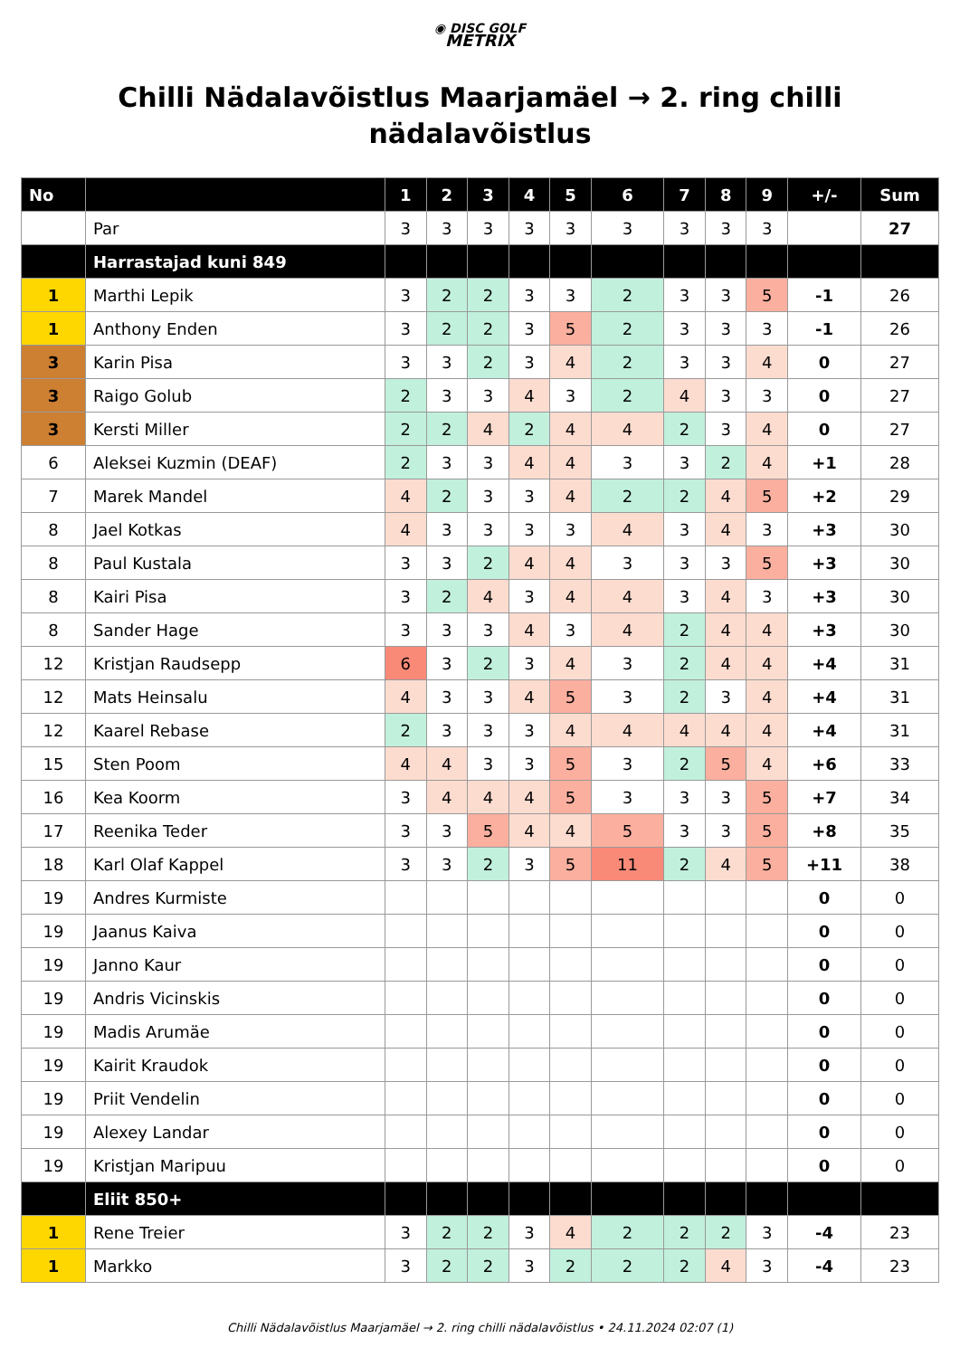◉ DISC GOLF
METRIX
Chilli Nädalavõistlus Maarjamäel → 2. ring chilli nädalavõistlus
| No | | 1 | 2 | 3 | 4 | 5 | 6 | 7 | 8 | 9 | +/- | Sum |
| --- | --- | --- | --- | --- | --- | --- | --- | --- | --- | --- | --- | --- |
| | Par | 3 | 3 | 3 | 3 | 3 | 3 | 3 | 3 | 3 | | 27 |
| | Harrastajad kuni 849 | | | | | | | | | | | |
| 1 | Marthi Lepik | 3 | 2 | 2 | 3 | 3 | 2 | 3 | 3 | 5 | -1 | 26 |
| 1 | Anthony Enden | 3 | 2 | 2 | 3 | 5 | 2 | 3 | 3 | 3 | -1 | 26 |
| 3 | Karin Pisa | 3 | 3 | 2 | 3 | 4 | 2 | 3 | 3 | 4 | 0 | 27 |
| 3 | Raigo Golub | 2 | 3 | 3 | 4 | 3 | 2 | 4 | 3 | 3 | 0 | 27 |
| 3 | Kersti Miller | 2 | 2 | 4 | 2 | 4 | 4 | 2 | 3 | 4 | 0 | 27 |
| 6 | Aleksei Kuzmin (DEAF) | 2 | 3 | 3 | 4 | 4 | 3 | 3 | 2 | 4 | +1 | 28 |
| 7 | Marek Mandel | 4 | 2 | 3 | 3 | 4 | 2 | 2 | 4 | 5 | +2 | 29 |
| 8 | Jael Kotkas | 4 | 3 | 3 | 3 | 3 | 4 | 3 | 4 | 3 | +3 | 30 |
| 8 | Paul Kustala | 3 | 3 | 2 | 4 | 4 | 3 | 3 | 3 | 5 | +3 | 30 |
| 8 | Kairi Pisa | 3 | 2 | 4 | 3 | 4 | 4 | 3 | 4 | 3 | +3 | 30 |
| 8 | Sander Hage | 3 | 3 | 3 | 4 | 3 | 4 | 2 | 4 | 4 | +3 | 30 |
| 12 | Kristjan Raudsepp | 6 | 3 | 2 | 3 | 4 | 3 | 2 | 4 | 4 | +4 | 31 |
| 12 | Mats Heinsalu | 4 | 3 | 3 | 4 | 5 | 3 | 2 | 3 | 4 | +4 | 31 |
| 12 | Kaarel Rebase | 2 | 3 | 3 | 3 | 4 | 4 | 4 | 4 | 4 | +4 | 31 |
| 15 | Sten Poom | 4 | 4 | 3 | 3 | 5 | 3 | 2 | 5 | 4 | +6 | 33 |
| 16 | Kea Koorm | 3 | 4 | 4 | 4 | 5 | 3 | 3 | 3 | 5 | +7 | 34 |
| 17 | Reenika Teder | 3 | 3 | 5 | 4 | 4 | 5 | 3 | 3 | 5 | +8 | 35 |
| 18 | Karl Olaf Kappel | 3 | 3 | 2 | 3 | 5 | 11 | 2 | 4 | 5 | +11 | 38 |
| 19 | Andres Kurmiste | | | | | | | | | | 0 | 0 |
| 19 | Jaanus Kaiva | | | | | | | | | | 0 | 0 |
| 19 | Janno Kaur | | | | | | | | | | 0 | 0 |
| 19 | Andris Vicinskis | | | | | | | | | | 0 | 0 |
| 19 | Madis Arumäe | | | | | | | | | | 0 | 0 |
| 19 | Kairit Kraudok | | | | | | | | | | 0 | 0 |
| 19 | Priit Vendelin | | | | | | | | | | 0 | 0 |
| 19 | Alexey Landar | | | | | | | | | | 0 | 0 |
| 19 | Kristjan Maripuu | | | | | | | | | | 0 | 0 |
| | Eliit 850+ | | | | | | | | | | | |
| 1 | Rene Treier | 3 | 2 | 2 | 3 | 4 | 2 | 2 | 2 | 3 | -4 | 23 |
| 1 | Markko | 3 | 2 | 2 | 3 | 2 | 2 | 2 | 4 | 3 | -4 | 23 |
Chilli Nädalavõistlus Maarjamäel → 2. ring chilli nädalavõistlus • 24.11.2024 02:07 (1)